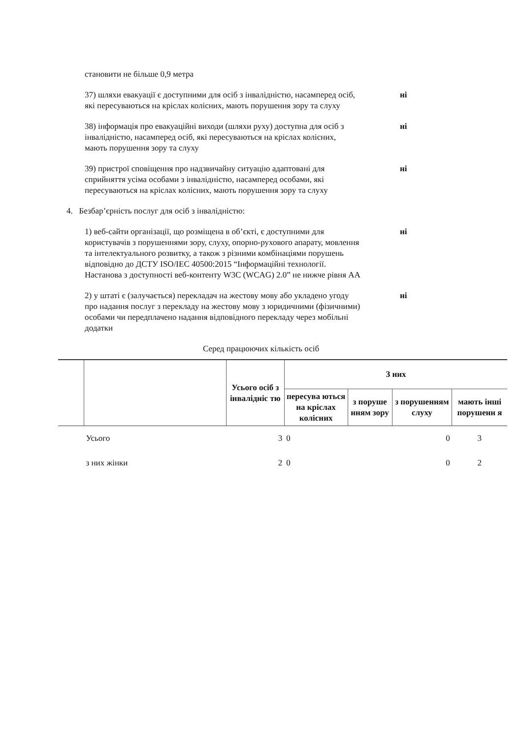становити не більше 0,9 метра
37) шляхи евакуації є доступними для осіб з інвалідністю, насамперед осіб, які пересуваються на кріслах колісних, мають порушення зору та слуху
ні
38) інформація про евакуаційні виходи (шляхи руху) доступна для осіб з інвалідністю, насамперед осіб, які пересуваються на кріслах колісних, мають порушення зору та слуху
ні
39) пристрої сповіщення про надзвичайну ситуацію адаптовані для сприйняття усіма особами з інвалідністю, насамперед особами, які пересуваються на кріслах колісних, мають порушення зору та слуху
ні
4. Безбар’єрність послуг для осіб з інвалідністю:
1) веб-сайти організації, що розміщена в об’єкті, є доступними для користувачів з порушеннями зору, слуху, опорно-рухового апарату, мовлення та інтелектуального розвитку, а також з різними комбінаціями порушень відповідно до ДСТУ ISO/IEC 40500:2015 “Інформаційні технології. Настанова з доступності веб-контенту W3C (WCAG) 2.0” не нижче рівня АА
ні
2) у штаті є (залучається) перекладач на жестову мову або укладено угоду про надання послуг з перекладу на жестову мову з юридичними (фізичними) особами чи передплачено надання відповідного перекладу через мобільні додатки
ні
Серед працюючих кількість осіб
| | | Усього осіб з інвалідніс тю | З них | | | |
| --- | --- | --- | --- | --- | --- | --- |
| | | | пересува ються на кріслах колісних | з поруше нням зору | з порушенням слуху | мають інші порушенн я |
| | Усього | 3 | 0 | | 0 | 3 |
| | з них жінки | 2 | 0 | | 0 | 2 |